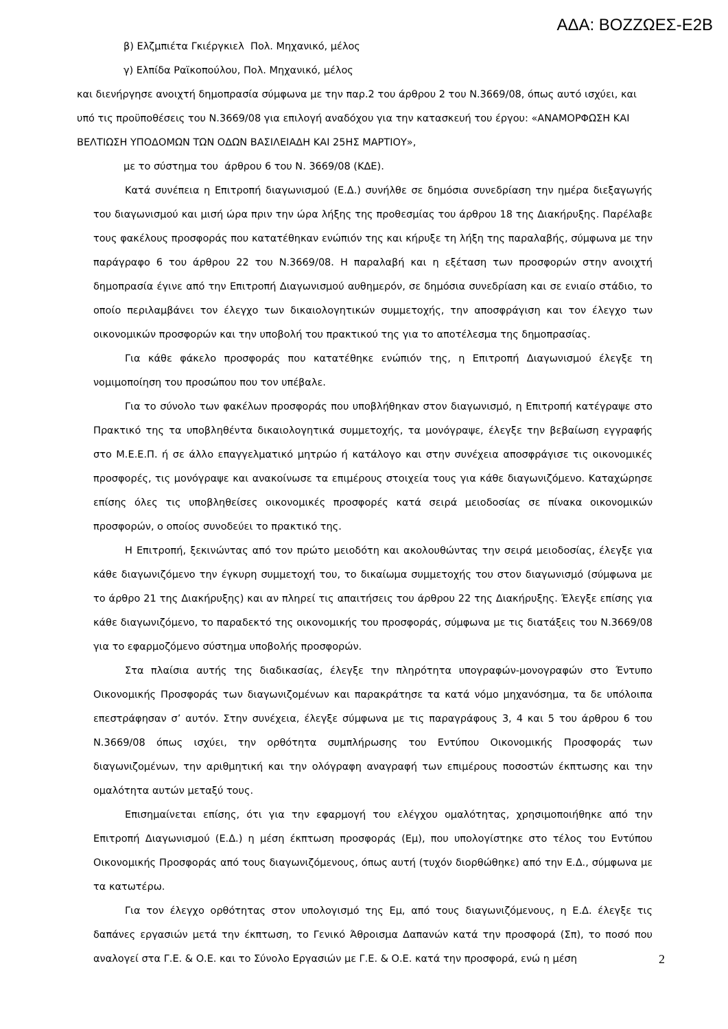ΑΔΑ: ΒΟΖΖΩΕΣ-Ε2Β
β) Ελζμπιέτα Γκιέργκιελ Πολ. Μηχανικό, μέλος
γ) Ελπίδα Ραϊκοπούλου, Πολ. Μηχανικό, μέλος
και διενήργησε ανοιχτή δημοπρασία σύμφωνα με την παρ.2 του άρθρου 2 του Ν.3669/08, όπως αυτό ισχύει, και υπό τις προϋποθέσεις του Ν.3669/08 για επιλογή αναδόχου για την κατασκευή του έργου: «ΑΝΑΜΟΡΦΩΣΗ ΚΑΙ ΒΕΛΤΙΩΣΗ ΥΠΟΔΟΜΩΝ ΤΩΝ ΟΔΩΝ ΒΑΣΙΛΕΙΑΔΗ ΚΑΙ 25ΗΣ ΜΑΡΤΙΟΥ»,
με το σύστημα του άρθρου 6 του Ν. 3669/08 (ΚΔΕ).
Κατά συνέπεια η Επιτροπή διαγωνισμού (Ε.Δ.) συνήλθε σε δημόσια συνεδρίαση την ημέρα διεξαγωγής του διαγωνισμού και μισή ώρα πριν την ώρα λήξης της προθεσμίας του άρθρου 18 της Διακήρυξης. Παρέλαβε τους φακέλους προσφοράς που κατατέθηκαν ενώπιόν της και κήρυξε τη λήξη της παραλαβής, σύμφωνα με την παράγραφο 6 του άρθρου 22 του Ν.3669/08. Η παραλαβή και η εξέταση των προσφορών στην ανοιχτή δημοπρασία έγινε από την Επιτροπή Διαγωνισμού αυθημερόν, σε δημόσια συνεδρίαση και σε ενιαίο στάδιο, το οποίο περιλαμβάνει τον έλεγχο των δικαιολογητικών συμμετοχής, την αποσφράγιση και τον έλεγχο των οικονομικών προσφορών και την υποβολή του πρακτικού της για το αποτέλεσμα της δημοπρασίας.
Για κάθε φάκελο προσφοράς που κατατέθηκε ενώπιόν της, η Επιτροπή Διαγωνισμού έλεγξε τη νομιμοποίηση του προσώπου που τον υπέβαλε.
Για το σύνολο των φακέλων προσφοράς που υποβλήθηκαν στον διαγωνισμό, η Επιτροπή κατέγραψε στο Πρακτικό της τα υποβληθέντα δικαιολογητικά συμμετοχής, τα μονόγραψε, έλεγξε την βεβαίωση εγγραφής στο Μ.Ε.Ε.Π. ή σε άλλο επαγγελματικό μητρώο ή κατάλογο και στην συνέχεια αποσφράγισε τις οικονομικές προσφορές, τις μονόγραψε και ανακοίνωσε τα επιμέρους στοιχεία τους για κάθε διαγωνιζόμενο. Καταχώρησε επίσης όλες τις υποβληθείσες οικονομικές προσφορές κατά σειρά μειοδοσίας σε πίνακα οικονομικών προσφορών, ο οποίος συνοδεύει το πρακτικό της.
Η Επιτροπή, ξεκινώντας από τον πρώτο μειοδότη και ακολουθώντας την σειρά μειοδοσίας, έλεγξε για κάθε διαγωνιζόμενο την έγκυρη συμμετοχή του, το δικαίωμα συμμετοχής του στον διαγωνισμό (σύμφωνα με το άρθρο 21 της Διακήρυξης) και αν πληρεί τις απαιτήσεις του άρθρου 22 της Διακήρυξης. Έλεγξε επίσης για κάθε διαγωνιζόμενο, το παραδεκτό της οικονομικής του προσφοράς, σύμφωνα με τις διατάξεις του Ν.3669/08 για το εφαρμοζόμενο σύστημα υποβολής προσφορών.
Στα πλαίσια αυτής της διαδικασίας, έλεγξε την πληρότητα υπογραφών-μονογραφών στο Έντυπο Οικονομικής Προσφοράς των διαγωνιζομένων και παρακράτησε τα κατά νόμο μηχανόσημα, τα δε υπόλοιπα επεστράφησαν σ’ αυτόν. Στην συνέχεια, έλεγξε σύμφωνα με τις παραγράφους 3, 4 και 5 του άρθρου 6 του Ν.3669/08 όπως ισχύει, την ορθότητα συμπλήρωσης του Εντύπου Οικονομικής Προσφοράς των διαγωνιζομένων, την αριθμητική και την ολόγραφη αναγραφή των επιμέρους ποσοστών έκπτωσης και την ομαλότητα αυτών μεταξύ τους.
Επισημαίνεται επίσης, ότι για την εφαρμογή του ελέγχου ομαλότητας, χρησιμοποιήθηκε από την Επιτροπή Διαγωνισμού (Ε.Δ.) η μέση έκπτωση προσφοράς (Εμ), που υπολογίστηκε στο τέλος του Εντύπου Οικονομικής Προσφοράς από τους διαγωνιζόμενους, όπως αυτή (τυχόν διορθώθηκε) από την Ε.Δ., σύμφωνα με τα κατωτέρω.
Για τον έλεγχο ορθότητας στον υπολογισμό της Εμ, από τους διαγωνιζόμενους, η Ε.Δ. έλεγξε τις δαπάνες εργασιών μετά την έκπτωση, το Γενικό Άθροισμα Δαπανών κατά την προσφορά (Σπ), το ποσό που αναλογεί στα Γ.Ε. & Ο.Ε. και το Σύνολο Εργασιών με Γ.Ε. & Ο.Ε. κατά την προσφορά, ενώ η μέση
2